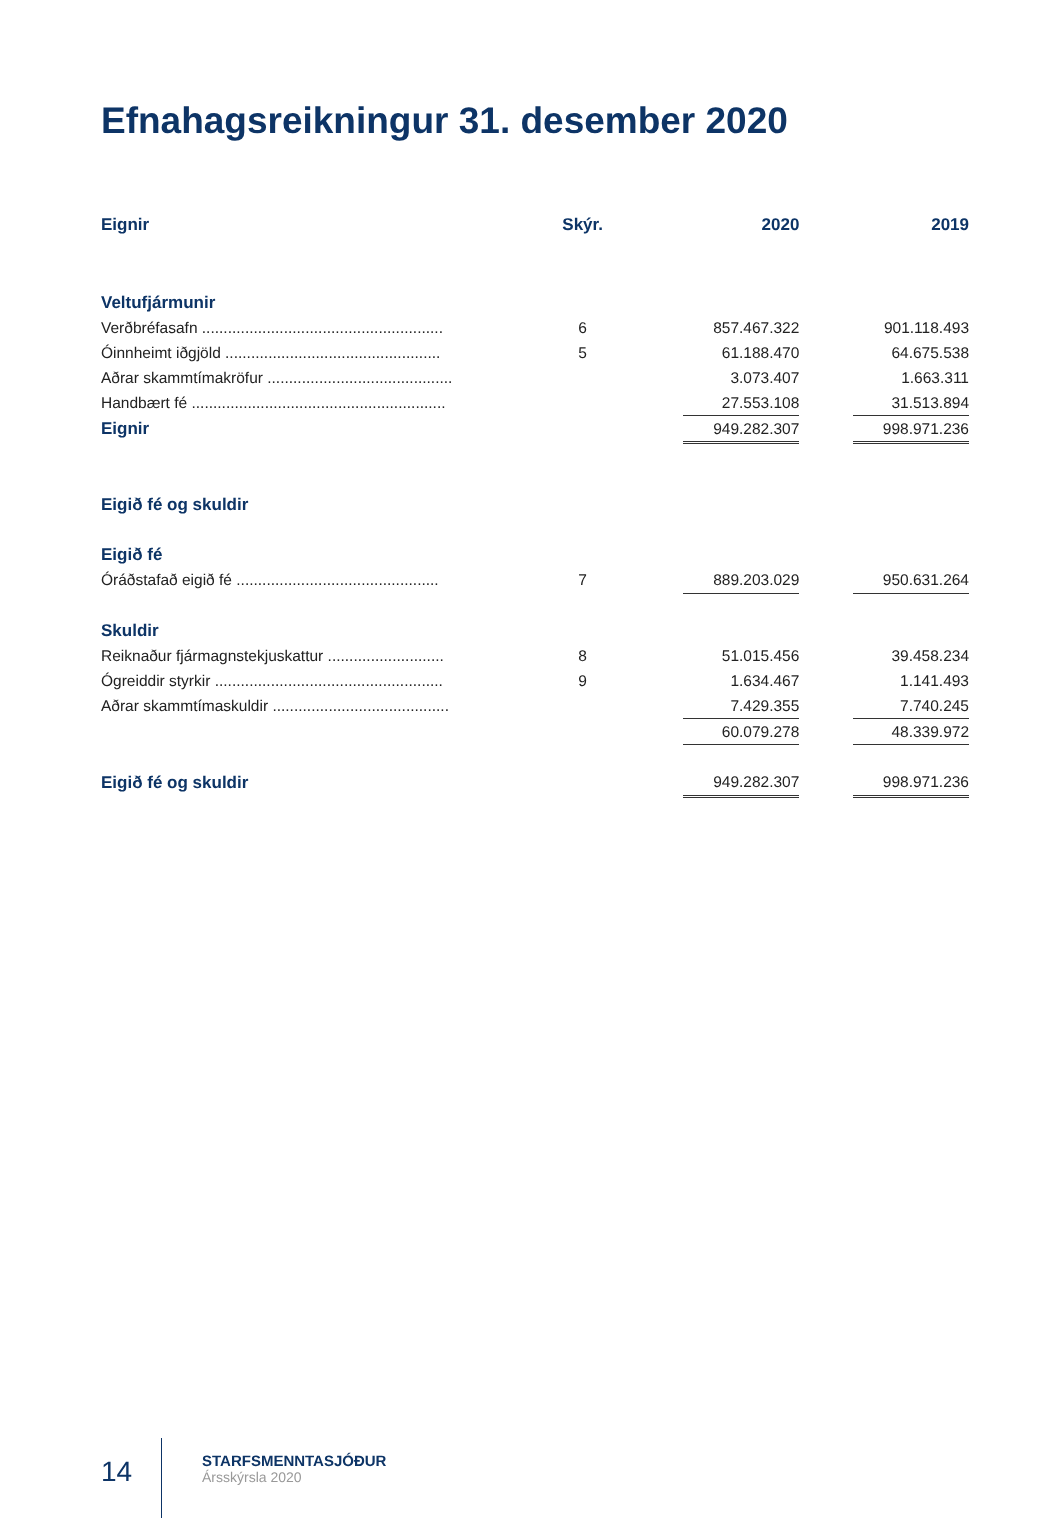Efnahagsreikningur 31. desember 2020
| Eignir | Skýr. | | 2020 | | 2019 |
| --- | --- | --- | --- | --- | --- |
| Veltufjármunir | | | | | |
| Verðbréfasafn ........................................................ | 6 | | 857.467.322 | | 901.118.493 |
| Óinnheimt iðgjöld .................................................. | 5 | | 61.188.470 | | 64.675.538 |
| Aðrar skammtímakröfur ........................................... | | | 3.073.407 | | 1.663.311 |
| Handbært fé ........................................................... | | | 27.553.108 | | 31.513.894 |
| Eignir | | | 949.282.307 | | 998.971.236 |
| Eigið fé og skuldir | | | | | |
| Eigið fé | | | | | |
| Óráðstafað eigið fé ............................................... | 7 | | 889.203.029 | | 950.631.264 |
| Skuldir | | | | | |
| Reiknaður fjármagnstekjuskattur ........................... | 8 | | 51.015.456 | | 39.458.234 |
| Ógreiddir styrkir ..................................................... | 9 | | 1.634.467 | | 1.141.493 |
| Aðrar skammtímaskuldir ......................................... | | | 7.429.355 | | 7.740.245 |
| | | | 60.079.278 | | 48.339.972 |
| Eigið fé og skuldir | | | 949.282.307 | | 998.971.236 |
14
STARFSMENNTASJÓÐUR
Ársskýrsla 2020